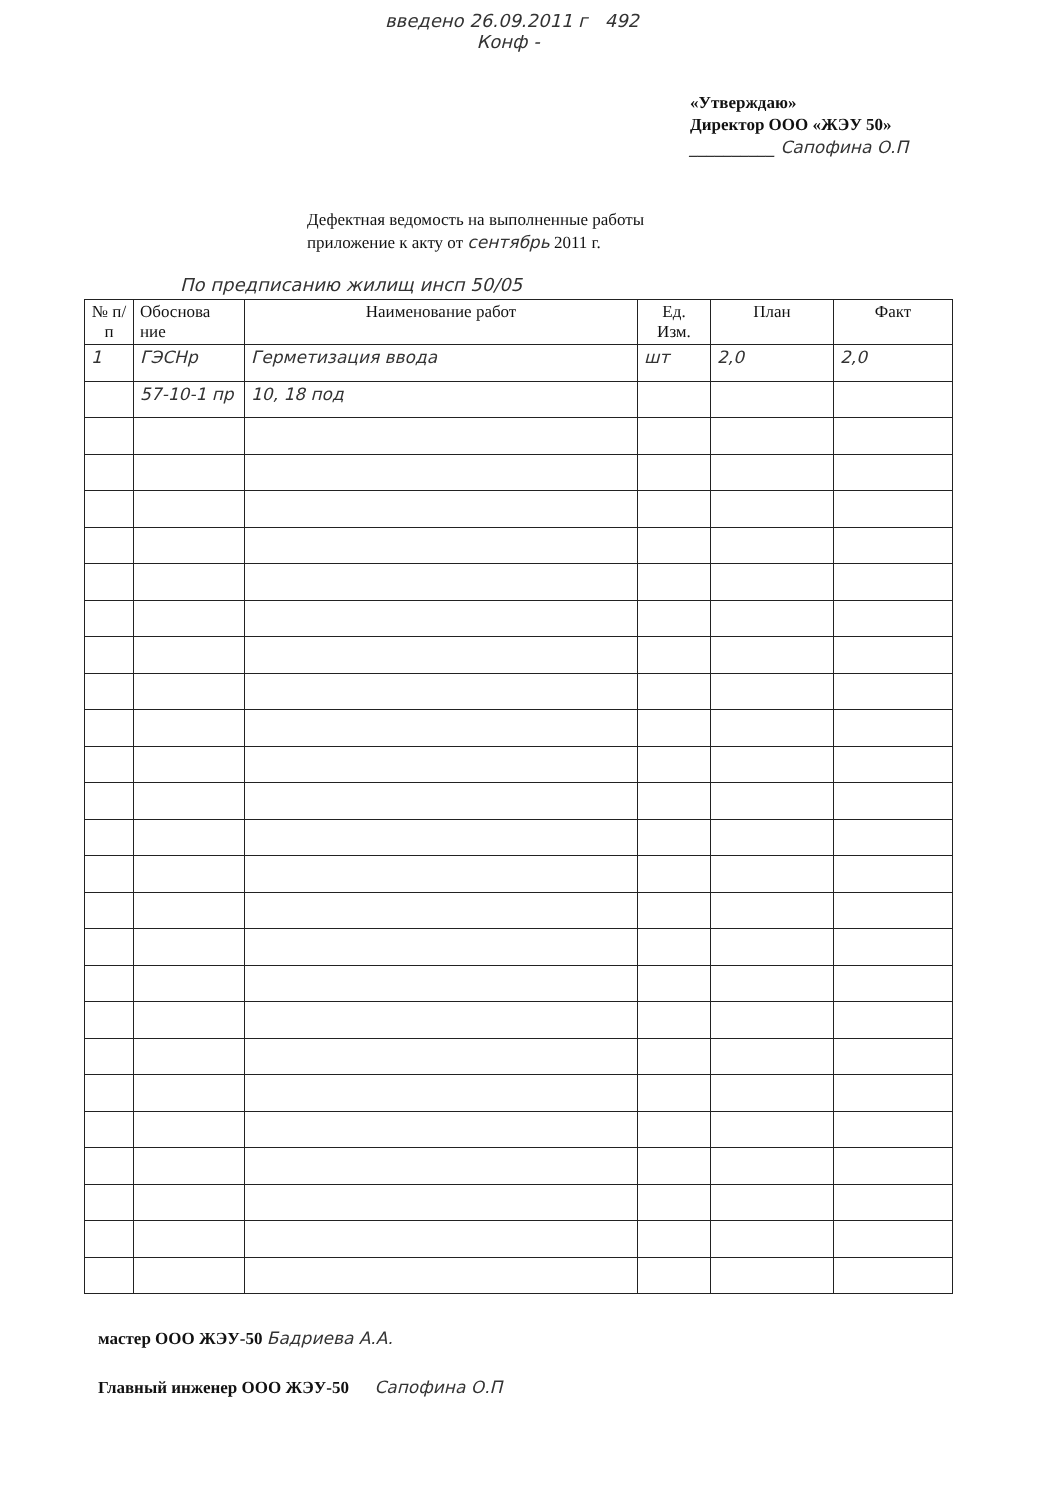введено 26.09.2011 г 492
Конф -
«Утверждаю»
Директор ООО «ЖЭУ 50»
__________ Сапофина О.П
Дефектная ведомость на выполненные работы
приложение к акту от сентябрь 2011 г.
По предписанию жилищ инсп 50/05
| № п/п | Обоснова ние | Наименование работ | Ед. Изм. | План | Факт |
| --- | --- | --- | --- | --- | --- |
| 1 | ГЭСНр | Герметизация ввода | шт | 2,0 | 2,0 |
| | 57-10-1 пр | 10, 18 под | | | |
мастер ООО ЖЭУ-50 Бадриева А.А.
Главный инженер ООО ЖЭУ-50 Сапофина О.П